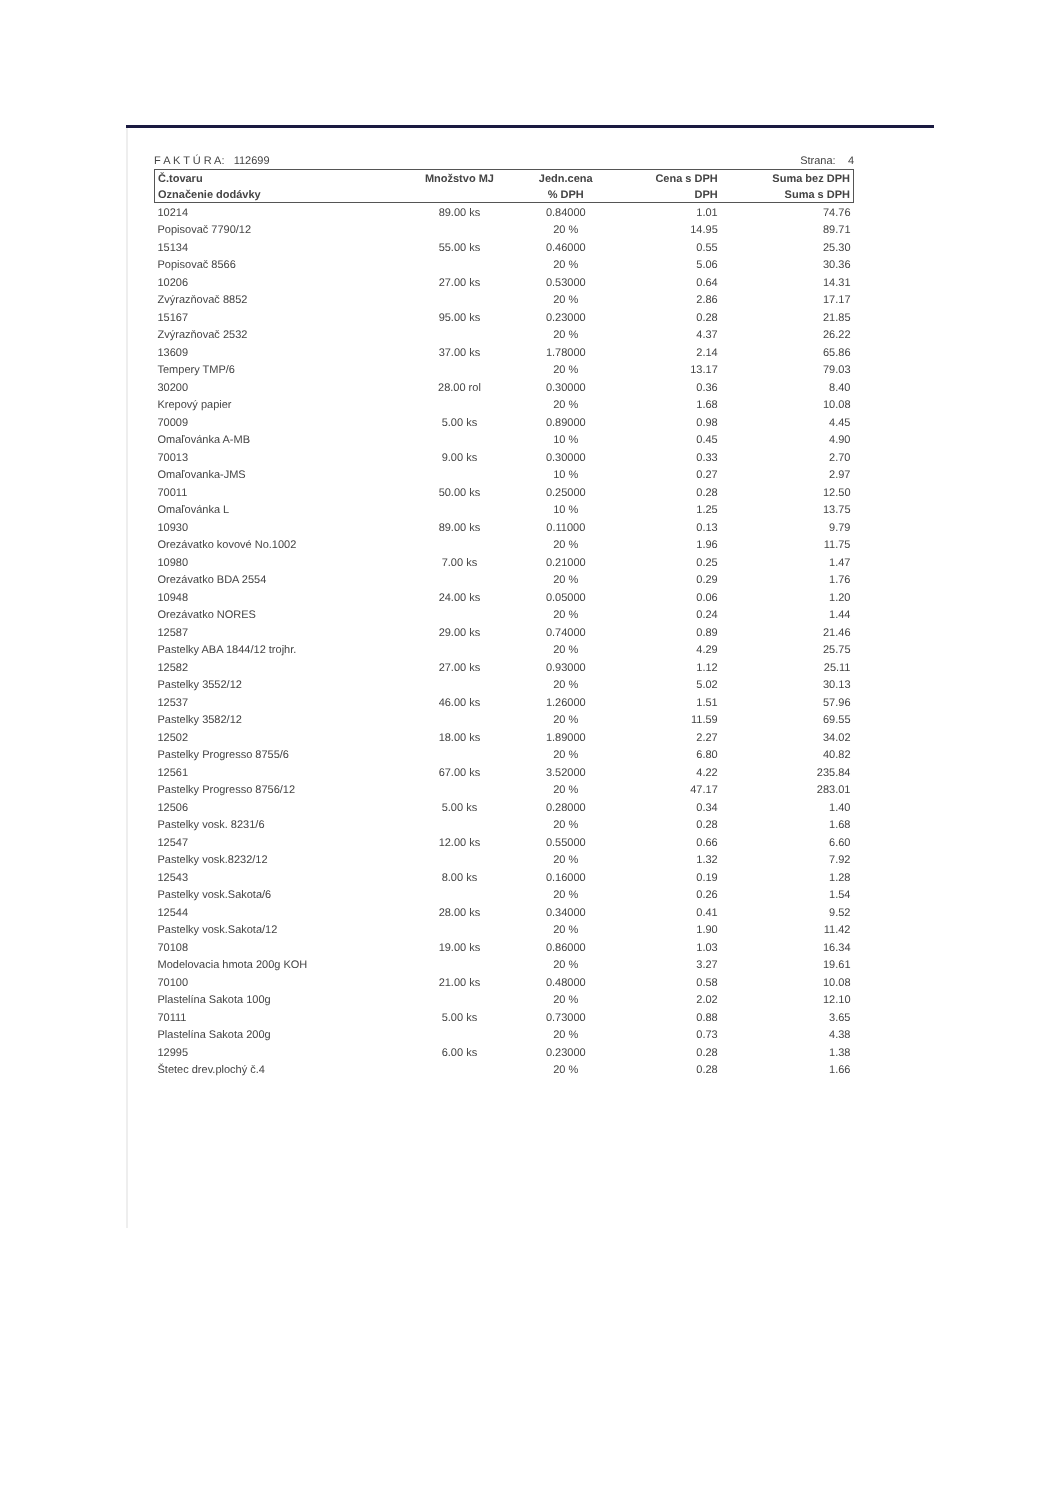F A K T Ú R A: 112699 Strana: 4
| Č.tovaru | Množstvo MJ | Jedn.cena | Cena s DPH | Suma bez DPH |
| --- | --- | --- | --- | --- |
| Označenie dodávky | | % DPH | DPH | Suma s DPH |
| 10214 | 89.00 ks | 0.84000 | 1.01 | 74.76 |
| Popisovač 7790/12 | | 20 % | 14.95 | 89.71 |
| 15134 | 55.00 ks | 0.46000 | 0.55 | 25.30 |
| Popisovač 8566 | | 20 % | 5.06 | 30.36 |
| 10206 | 27.00 ks | 0.53000 | 0.64 | 14.31 |
| Zvýrazňovač 8852 | | 20 % | 2.86 | 17.17 |
| 15167 | 95.00 ks | 0.23000 | 0.28 | 21.85 |
| Zvýrazňovač 2532 | | 20 % | 4.37 | 26.22 |
| 13609 | 37.00 ks | 1.78000 | 2.14 | 65.86 |
| Tempery TMP/6 | | 20 % | 13.17 | 79.03 |
| 30200 | 28.00 rol | 0.30000 | 0.36 | 8.40 |
| Krepový papier | | 20 % | 1.68 | 10.08 |
| 70009 | 5.00 ks | 0.89000 | 0.98 | 4.45 |
| Omaľovánka A-MB | | 10 % | 0.45 | 4.90 |
| 70013 | 9.00 ks | 0.30000 | 0.33 | 2.70 |
| Omaľovanka-JMS | | 10 % | 0.27 | 2.97 |
| 70011 | 50.00 ks | 0.25000 | 0.28 | 12.50 |
| Omaľovánka L | | 10 % | 1.25 | 13.75 |
| 10930 | 89.00 ks | 0.11000 | 0.13 | 9.79 |
| Orezávatko kovové No.1002 | | 20 % | 1.96 | 11.75 |
| 10980 | 7.00 ks | 0.21000 | 0.25 | 1.47 |
| Orezávatko BDA 2554 | | 20 % | 0.29 | 1.76 |
| 10948 | 24.00 ks | 0.05000 | 0.06 | 1.20 |
| Orezávatko NORES | | 20 % | 0.24 | 1.44 |
| 12587 | 29.00 ks | 0.74000 | 0.89 | 21.46 |
| Pastelky ABA 1844/12 trojhr. | | 20 % | 4.29 | 25.75 |
| 12582 | 27.00 ks | 0.93000 | 1.12 | 25.11 |
| Pastelky 3552/12 | | 20 % | 5.02 | 30.13 |
| 12537 | 46.00 ks | 1.26000 | 1.51 | 57.96 |
| Pastelky 3582/12 | | 20 % | 11.59 | 69.55 |
| 12502 | 18.00 ks | 1.89000 | 2.27 | 34.02 |
| Pastelky Progresso 8755/6 | | 20 % | 6.80 | 40.82 |
| 12561 | 67.00 ks | 3.52000 | 4.22 | 235.84 |
| Pastelky Progresso 8756/12 | | 20 % | 47.17 | 283.01 |
| 12506 | 5.00 ks | 0.28000 | 0.34 | 1.40 |
| Pastelky vosk. 8231/6 | | 20 % | 0.28 | 1.68 |
| 12547 | 12.00 ks | 0.55000 | 0.66 | 6.60 |
| Pastelky vosk.8232/12 | | 20 % | 1.32 | 7.92 |
| 12543 | 8.00 ks | 0.16000 | 0.19 | 1.28 |
| Pastelky vosk.Sakota/6 | | 20 % | 0.26 | 1.54 |
| 12544 | 28.00 ks | 0.34000 | 0.41 | 9.52 |
| Pastelky vosk.Sakota/12 | | 20 % | 1.90 | 11.42 |
| 70108 | 19.00 ks | 0.86000 | 1.03 | 16.34 |
| Modelovacia hmota 200g KOH | | 20 % | 3.27 | 19.61 |
| 70100 | 21.00 ks | 0.48000 | 0.58 | 10.08 |
| Plastelína Sakota 100g | | 20 % | 2.02 | 12.10 |
| 70111 | 5.00 ks | 0.73000 | 0.88 | 3.65 |
| Plastelína Sakota 200g | | 20 % | 0.73 | 4.38 |
| 12995 | 6.00 ks | 0.23000 | 0.28 | 1.38 |
| Štetec drev.plochý č.4 | | 20 % | 0.28 | 1.66 |